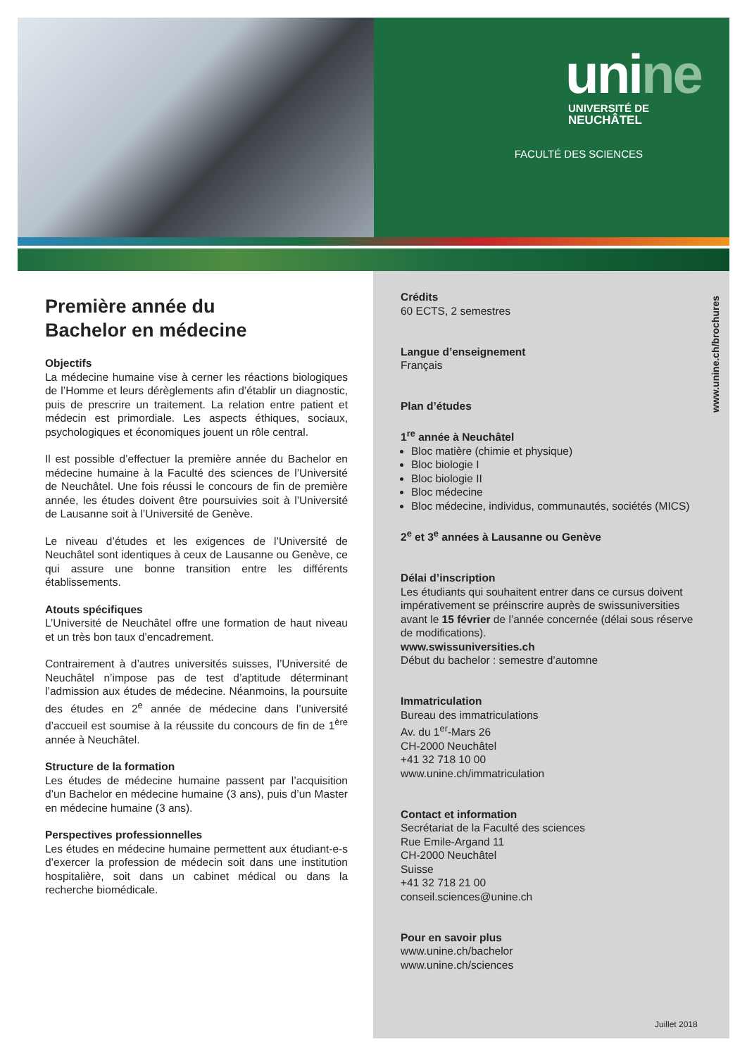unine
UNIVERSITÉ DE
NEUCHÂTEL
FACULTÉ DES SCIENCES
Première année du
Bachelor en médecine
Objectifs
La médecine humaine vise à cerner les réactions biologiques de l’Homme et leurs dérèglements afin d’établir un diagnostic, puis de prescrire un traitement. La relation entre patient et médecin est primordiale. Les aspects éthiques, sociaux, psychologiques et économiques jouent un rôle central.
Il est possible d’effectuer la première année du Bachelor en médecine humaine à la Faculté des sciences de l’Université de Neuchâtel. Une fois réussi le concours de fin de première année, les études doivent être poursuivies soit à l’Université de Lausanne soit à l’Université de Genève.
Le niveau d’études et les exigences de l’Université de Neuchâtel sont identiques à ceux de Lausanne ou Genève, ce qui assure une bonne transition entre les différents établissements.
Atouts spécifiques
L’Université de Neuchâtel offre une formation de haut niveau et un très bon taux d’encadrement.
Contrairement à d’autres universités suisses, l’Université de Neuchâtel n’impose pas de test d’aptitude déterminant l’admission aux études de médecine. Néanmoins, la poursuite des études en 2<sup>e</sup> année de médecine dans l’université d’accueil est soumise à la réussite du concours de fin de 1<sup>ère</sup> année à Neuchâtel.
Structure de la formation
Les études de médecine humaine passent par l’acquisition d’un Bachelor en médecine humaine (3 ans), puis d’un Master en médecine humaine (3 ans).
Perspectives professionnelles
Les études en médecine humaine permettent aux étudiant-e-s d’exercer la profession de médecin soit dans une institution hospitalière, soit dans un cabinet médical ou dans la recherche biomédicale.
Crédits
60 ECTS, 2 semestres
Langue d’enseignement
Français
Plan d’études
1<sup>re</sup> année à Neuchâtel
Bloc matière (chimie et physique)
Bloc biologie I
Bloc biologie II
Bloc médecine
Bloc médecine, individus, communautés, sociétés (MICS)
2<sup>e</sup> et 3<sup>e</sup> années à Lausanne ou Genève
Délai d’inscription
Les étudiants qui souhaitent entrer dans ce cursus doivent impérativement se préinscrire auprès de swissuniversities avant le 15 février de l’année concernée (délai sous réserve de modifications).
www.swissuniversities.ch
Début du bachelor : semestre d’automne
Immatriculation
Bureau des immatriculations
Av. du 1<sup>er</sup>-Mars 26
CH-2000 Neuchâtel
+41 32 718 10 00
www.unine.ch/immatriculation
Contact et information
Secrétariat de la Faculté des sciences
Rue Emile-Argand 11
CH-2000 Neuchâtel
Suisse
+41 32 718 21 00
conseil.sciences@unine.ch
Pour en savoir plus
www.unine.ch/bachelor
www.unine.ch/sciences
www.unine.ch/brochures
Juillet 2018